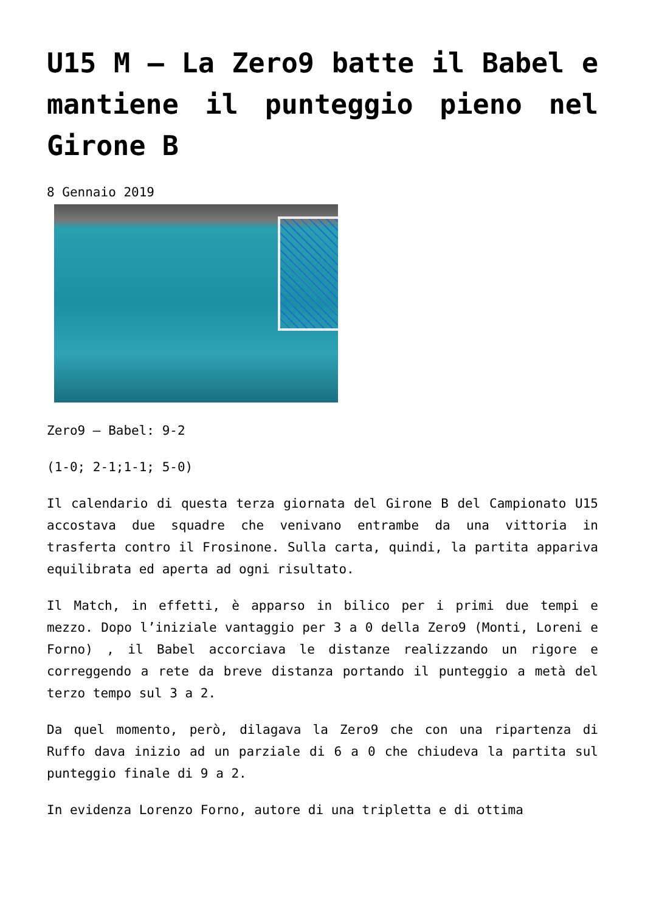U15 M – La Zero9 batte il Babel e mantiene il punteggio pieno nel Girone B
8 Gennaio 2019
Zero9 – Babel: 9-2
(1-0; 2-1;1-1; 5-0)
Il calendario di questa terza giornata del Girone B del Campionato U15 accostava due squadre che venivano entrambe da una vittoria in trasferta contro il Frosinone. Sulla carta, quindi, la partita appariva equilibrata ed aperta ad ogni risultato.
Il Match, in effetti, è apparso in bilico per i primi due tempi e mezzo. Dopo l’iniziale vantaggio per 3 a 0 della Zero9 (Monti, Loreni e Forno) , il Babel accorciava le distanze realizzando un rigore e correggendo a rete da breve distanza portando il punteggio a metà del terzo tempo sul 3 a 2.
Da quel momento, però, dilagava la Zero9 che con una ripartenza di Ruffo dava inizio ad un parziale di 6 a 0 che chiudeva la partita sul punteggio finale di 9 a 2.
In evidenza Lorenzo Forno, autore di una tripletta e di ottima